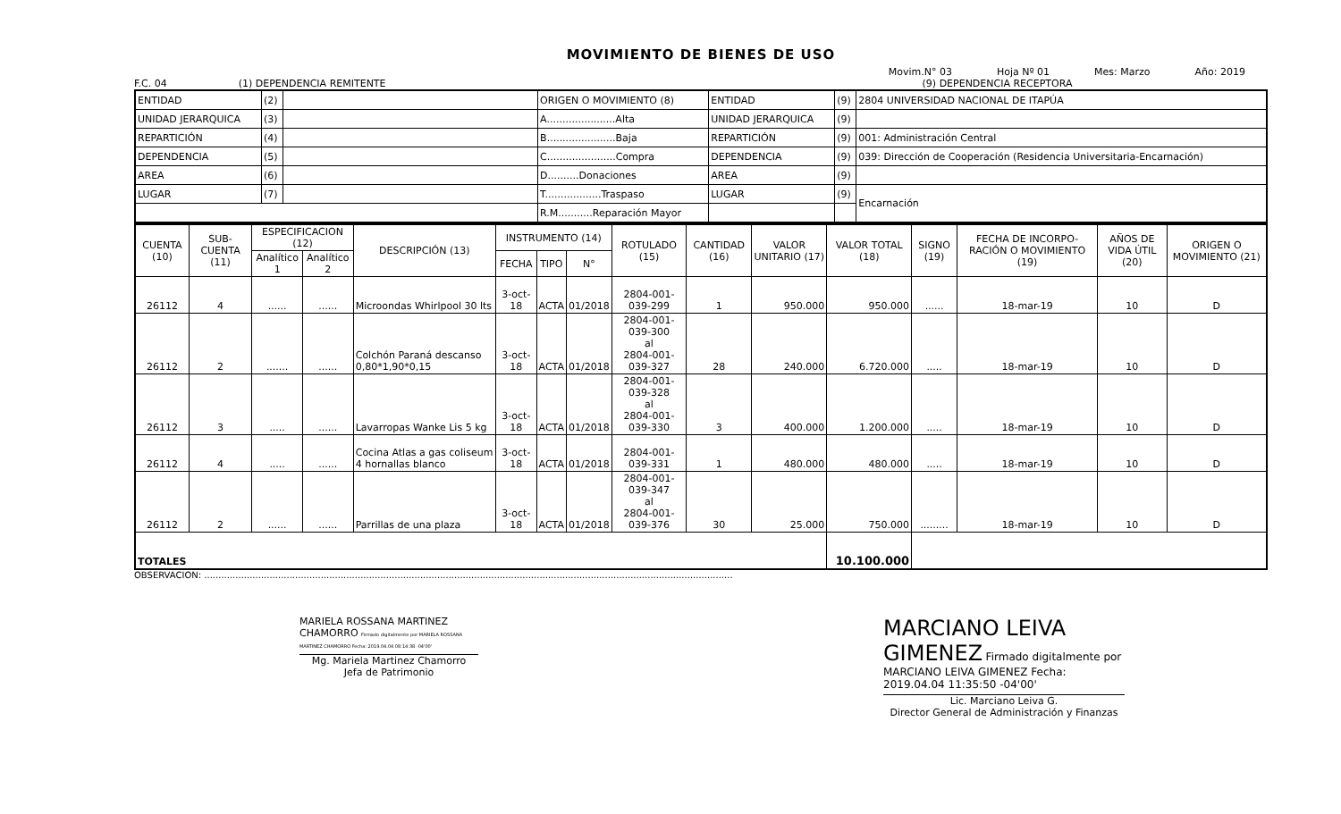MOVIMIENTO DE BIENES DE USO
Movim.N° 03 Hoja Nº 01 Mes: Marzo Año: 2019
F.C. 04 (1) DEPENDENCIA REMITENTE (9) DEPENDENCIA RECEPTORA
| ENTIDAD | (2) | | ORIGEN O MOVIMIENTO (8) | ENTIDAD | (9) | 2804 UNIVERSIDAD NACIONAL DE ITAPÚA |
| UNIDAD JERARQUICA | (3) | | A......................Alta | UNIDAD JERARQUICA | (9) | |
| REPARTICIÓN | (4) | | B......................Baja | REPARTICIÓN | (9) | 001: Administración Central |
| DEPENDENCIA | (5) | | C......................Compra | DEPENDENCIA | (9) | 039: Dirección de Cooperación (Residencia Universitaria-Encarnación) |
| AREA | (6) | | D..........Donaciones | AREA | (9) | |
| LUGAR | (7) | | T..................Traspaso | LUGAR | (9) | Encarnación |
| | | | R.M...........Reparación Mayor | | | |
| CUENTA (10) | SUB-CUENTA (11) | ESPECIFICACION (12) | | DESCRIPCIÓN (13) | INSTRUMENTO (14) | | | ROTULADO (15) | CANTIDAD (16) | VALOR UNITARIO (17) | VALOR TOTAL (18) | SIGNO (19) | FECHA DE INCORPO-RACIÓN O MOVIMIENTO (19) | AÑOS DE VIDA ÚTIL (20) | ORIGEN O MOVIMIENTO (21) |
| --- | --- | --- | --- | --- | --- | --- | --- | --- | --- | --- | --- | --- | --- | --- | --- |
| | | Analítico 1 | Analítico 2 | | FECHA | TIPO | N° | | | | | | | | |
| 26112 | 4 | ...... | ...... | Microondas Whirlpool 30 lts | 3-oct-18 | ACTA | 01/2018 | 2804-001-039-299 | 1 | 950.000 | 950.000 | ...... | 18-mar-19 | 10 | D |
| 26112 | 2 | ....... | ...... | Colchón Paraná descanso 0,80*1,90*0,15 | 3-oct-18 | ACTA | 01/2018 | 2804-001-039-300 al 2804-001-039-327 | 28 | 240.000 | 6.720.000 | ..... | 18-mar-19 | 10 | D |
| 26112 | 3 | ..... | ...... | Lavarropas Wanke Lis 5 kg | 3-oct-18 | ACTA | 01/2018 | 2804-001-039-328 al 2804-001-039-330 | 3 | 400.000 | 1.200.000 | ..... | 18-mar-19 | 10 | D |
| 26112 | 4 | ..... | ...... | Cocina Atlas a gas coliseum 4 hornallas blanco | 3-oct-18 | ACTA | 01/2018 | 2804-001-039-331 | 1 | 480.000 | 480.000 | ..... | 18-mar-19 | 10 | D |
| 26112 | 2 | ...... | ...... | Parrillas de una plaza | 3-oct-18 | ACTA | 01/2018 | 2804-001-039-347 al 2804-001-039-376 | 30 | 25.000 | 750.000 | ......... | 18-mar-19 | 10 | D |
| TOTALES | | | | | | | | | | | 10.100.000 | | | | |
OBSERVACION: ..........................................................................................................................................................................................
MARIELA ROSSANA MARTINEZ CHAMORRO Firmado digitalmente por MARIELA ROSSANA MARTINEZ CHAMORRO Fecha: 2019.04.04 08:14:38 -04'00'
Mg. Mariela Martinez Chamorro
Jefa de Patrimonio
MARCIANO LEIVA GIMENEZ Firmado digitalmente por MARCIANO LEIVA GIMENEZ Fecha: 2019.04.04 11:35:50 -04'00'
Lic. Marciano Leiva G.
Director General de Administración y Finanzas